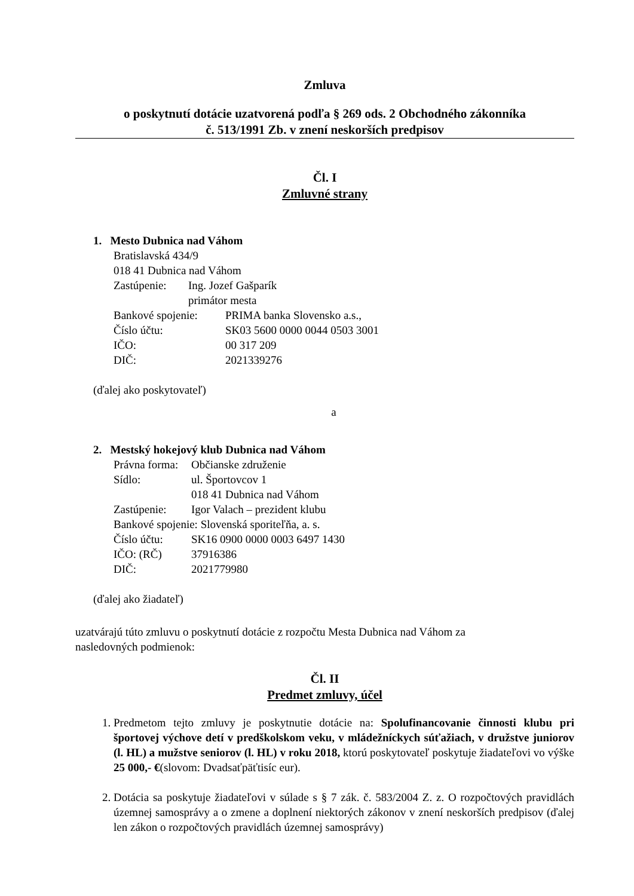Zmluva
o poskytnutí dotácie uzatvorená podľa § 269 ods. 2 Obchodného zákonníka
č. 513/1991 Zb. v znení neskorších predpisov
Čl. I
Zmluvné strany
1. Mesto Dubnica nad Váhom
Bratislavská 434/9
018 41 Dubnica nad Váhom
| Zastúpenie: | Ing. Jozef Gašparík primátor mesta |
| Bankové spojenie: | PRIMA banka Slovensko a.s., |
| Číslo účtu: | SK03 5600 0000 0044 0503 3001 |
| IČO: | 00 317 209 |
| DIČ: | 2021339276 |
(ďalej ako poskytovateľ)
a
2. Mestský hokejový klub Dubnica nad Váhom
| Právna forma: | Občianske združenie |
| Sídlo: | ul. Športovcov 1 018 41 Dubnica nad Váhom |
| Zastúpenie: | Igor Valach – prezident klubu |
| Bankové spojenie: Slovenská sporiteľňa, a. s. | |
| Číslo účtu: | SK16 0900 0000 0003 6497 1430 |
| IČO: (RČ) | 37916386 |
| DIČ: | 2021779980 |
(ďalej ako žiadateľ)
uzatvárajú túto zmluvu o poskytnutí dotácie z rozpočtu Mesta Dubnica nad Váhom za
nasledovných podmienok:
Čl. II
Predmet zmluvy, účel
1. Predmetom tejto zmluvy je poskytnutie dotácie na: Spolufinancovanie činnosti klubu pri športovej výchove detí v predškolskom veku, v mládežníckych súťažiach, v družstve juniorov (l. HL) a mužstve seniorov (l. HL) v roku 2018, ktorú poskytovateľ poskytuje žiadateľovi vo výške 25 000,- €(slovom: Dvadsaťpäťtisíc eur).
2. Dotácia sa poskytuje žiadateľovi v súlade s § 7 zák. č. 583/2004 Z. z. O rozpočtových pravidlách územnej samosprávy a o zmene a doplnení niektorých zákonov v znení neskorších predpisov (ďalej len zákon o rozpočtových pravidlách územnej samosprávy)